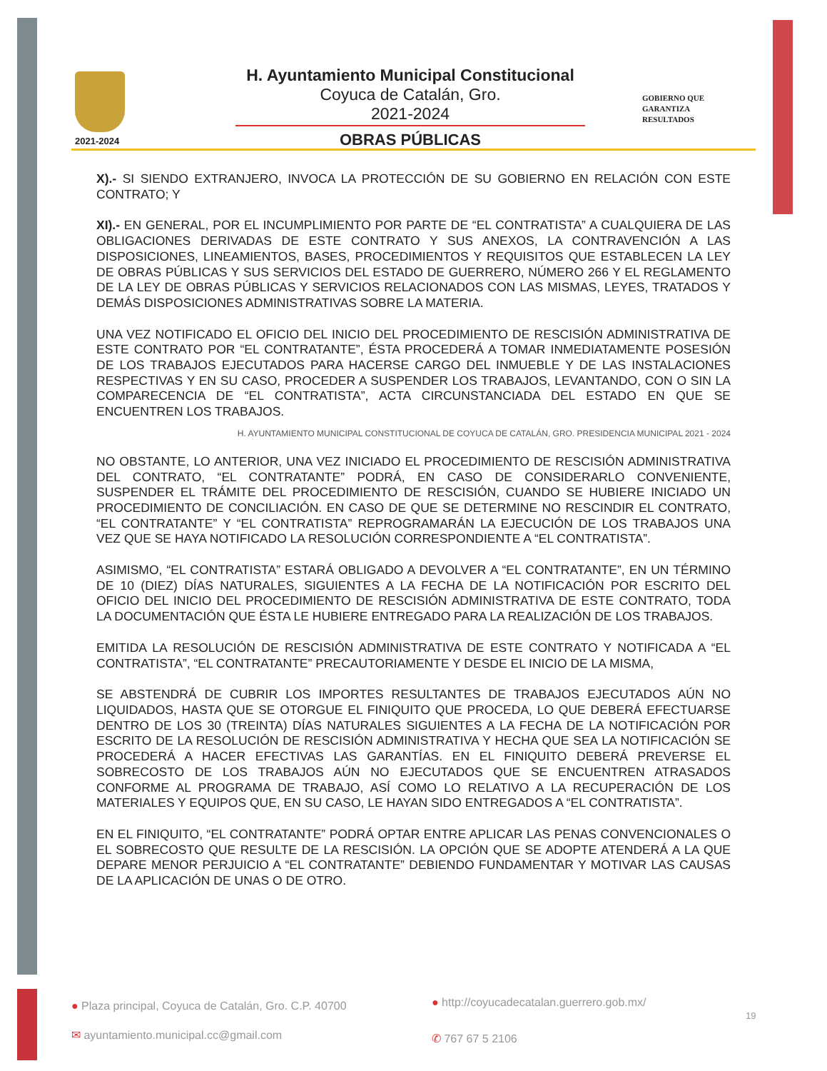2021-2024
H. Ayuntamiento Municipal Constitucional
Coyuca de Catalán, Gro.
2021-2024
OBRAS PÚBLICAS
GOBIERNO QUE
GARANTIZA
RESULTADOS
X).- SI SIENDO EXTRANJERO, INVOCA LA PROTECCIÓN DE SU GOBIERNO EN RELACIÓN CON ESTE CONTRATO; Y
XI).- EN GENERAL, POR EL INCUMPLIMIENTO POR PARTE DE “EL CONTRATISTA” A CUALQUIERA DE LAS OBLIGACIONES DERIVADAS DE ESTE CONTRATO Y SUS ANEXOS, LA CONTRAVENCIÓN A LAS DISPOSICIONES, LINEAMIENTOS, BASES, PROCEDIMIENTOS Y REQUISITOS QUE ESTABLECEN LA LEY DE OBRAS PÚBLICAS Y SUS SERVICIOS DEL ESTADO DE GUERRERO, NÚMERO 266 Y EL REGLAMENTO DE LA LEY DE OBRAS PÚBLICAS Y SERVICIOS RELACIONADOS CON LAS MISMAS, LEYES, TRATADOS Y DEMÁS DISPOSICIONES ADMINISTRATIVAS SOBRE LA MATERIA.
UNA VEZ NOTIFICADO EL OFICIO DEL INICIO DEL PROCEDIMIENTO DE RESCISIÓN ADMINISTRATIVA DE ESTE CONTRATO POR “EL CONTRATANTE”, ÉSTA PROCEDERÁ A TOMAR INMEDIATAMENTE POSESIÓN DE LOS TRABAJOS EJECUTADOS PARA HACERSE CARGO DEL INMUEBLE Y DE LAS INSTALACIONES RESPECTIVAS Y EN SU CASO, PROCEDER A SUSPENDER LOS TRABAJOS, LEVANTANDO, CON O SIN LA COMPARECENCIA DE “EL CONTRATISTA”, ACTA CIRCUNSTANCIADA DEL ESTADO EN QUE SE ENCUENTREN LOS TRABAJOS.
H. AYUNTAMIENTO MUNICIPAL CONSTITUCIONAL DE COYUCA DE CATALÁN, GRO. PRESIDENCIA MUNICIPAL 2021 - 2024
NO OBSTANTE, LO ANTERIOR, UNA VEZ INICIADO EL PROCEDIMIENTO DE RESCISIÓN ADMINISTRATIVA DEL CONTRATO, “EL CONTRATANTE” PODRÁ, EN CASO DE CONSIDERARLO CONVENIENTE, SUSPENDER EL TRÁMITE DEL PROCEDIMIENTO DE RESCISIÓN, CUANDO SE HUBIERE INICIADO UN PROCEDIMIENTO DE CONCILIACIÓN. EN CASO DE QUE SE DETERMINE NO RESCINDIR EL CONTRATO, “EL CONTRATANTE” Y “EL CONTRATISTA” REPROGRAMARÁN LA EJECUCIÓN DE LOS TRABAJOS UNA VEZ QUE SE HAYA NOTIFICADO LA RESOLUCIÓN CORRESPONDIENTE A “EL CONTRATISTA”.
ASIMISMO, “EL CONTRATISTA” ESTARÁ OBLIGADO A DEVOLVER A “EL CONTRATANTE”, EN UN TÉRMINO DE 10 (DIEZ) DÍAS NATURALES, SIGUIENTES A LA FECHA DE LA NOTIFICACIÓN POR ESCRITO DEL OFICIO DEL INICIO DEL PROCEDIMIENTO DE RESCISIÓN ADMINISTRATIVA DE ESTE CONTRATO, TODA LA DOCUMENTACIÓN QUE ÉSTA LE HUBIERE ENTREGADO PARA LA REALIZACIÓN DE LOS TRABAJOS.
EMITIDA LA RESOLUCIÓN DE RESCISIÓN ADMINISTRATIVA DE ESTE CONTRATO Y NOTIFICADA A “EL CONTRATISTA”, “EL CONTRATANTE” PRECAUTORIAMENTE Y DESDE EL INICIO DE LA MISMA,
SE ABSTENDRÁ DE CUBRIR LOS IMPORTES RESULTANTES DE TRABAJOS EJECUTADOS AÚN NO LIQUIDADOS, HASTA QUE SE OTORGUE EL FINIQUITO QUE PROCEDA, LO QUE DEBERÁ EFECTUARSE DENTRO DE LOS 30 (TREINTA) DÍAS NATURALES SIGUIENTES A LA FECHA DE LA NOTIFICACIÓN POR ESCRITO DE LA RESOLUCIÓN DE RESCISIÓN ADMINISTRATIVA Y HECHA QUE SEA LA NOTIFICACIÓN SE PROCEDERÁ A HACER EFECTIVAS LAS GARANTÍAS. EN EL FINIQUITO DEBERÁ PREVERSE EL SOBRECOSTO DE LOS TRABAJOS AÚN NO EJECUTADOS QUE SE ENCUENTREN ATRASADOS CONFORME AL PROGRAMA DE TRABAJO, ASÍ COMO LO RELATIVO A LA RECUPERACIÓN DE LOS MATERIALES Y EQUIPOS QUE, EN SU CASO, LE HAYAN SIDO ENTREGADOS A “EL CONTRATISTA”.
EN EL FINIQUITO, “EL CONTRATANTE” PODRÁ OPTAR ENTRE APLICAR LAS PENAS CONVENCIONALES O EL SOBRECOSTO QUE RESULTE DE LA RESCISIÓN. LA OPCIÓN QUE SE ADOPTE ATENDERÁ A LA QUE DEPARE MENOR PERJUICIO A “EL CONTRATANTE” DEBIENDO FUNDAMENTAR Y MOTIVAR LAS CAUSAS DE LA APLICACIÓN DE UNAS O DE OTRO.
● Plaza principal, Coyuca de Catalán, Gro. C.P. 40700 ● http://coyucadecatalan.guerrero.gob.mx/
19
✉ ayuntamiento.municipal.cc@gmail.com ✆ 767 67 5 2106